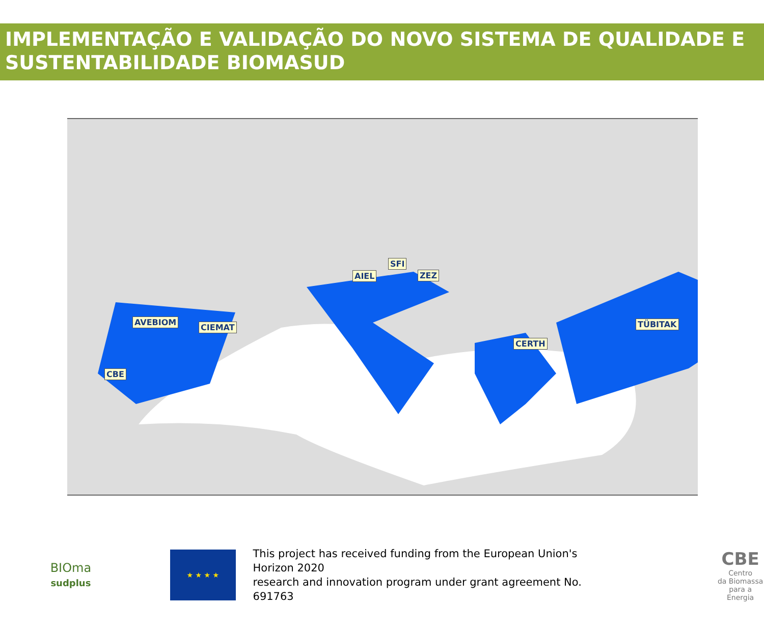IMPLEMENTAÇÃO E VALIDAÇÃO DO NOVO SISTEMA DE QUALIDADE E SUSTENTABILIDADE BIOMASUD
AVEBIOM
CIEMAT
CBE
AIEL
SFI
ZEZ
CERTH
TÜBITAK
BIOma
sudplus
★ ★ ★ ★
This project has received funding from the European Union's Horizon 2020
research and innovation program under grant agreement No. 691763
CBE
Centro
da Biomassa
para a Energia